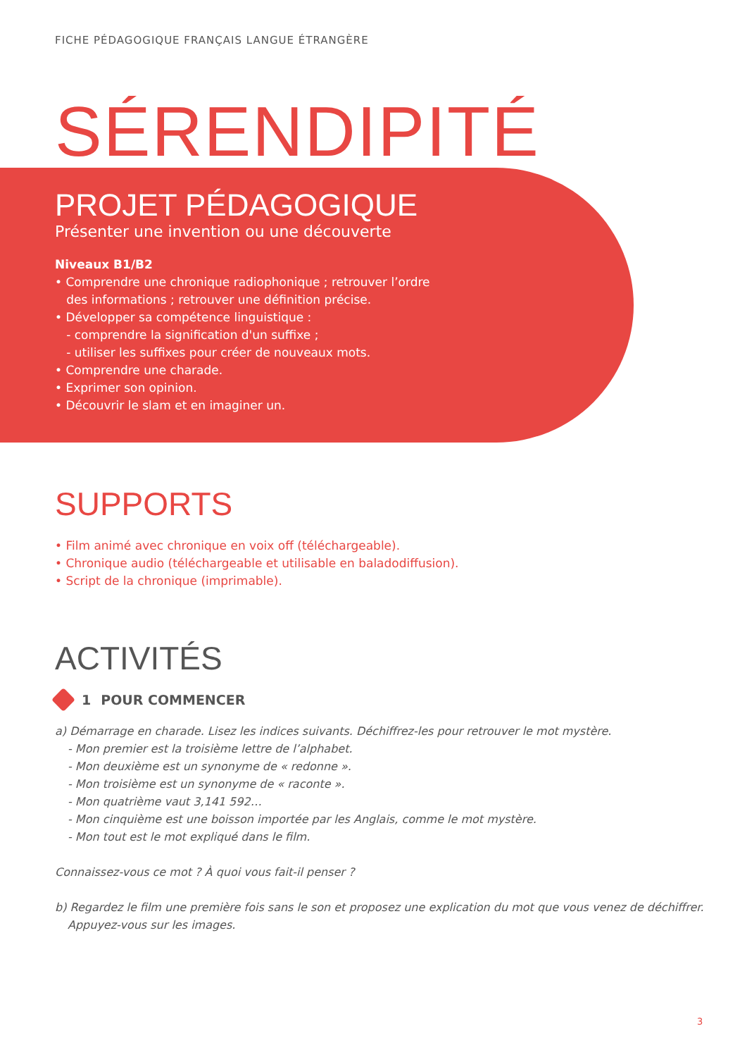FICHE PÉDAGOGIQUE FRANÇAIS LANGUE ÉTRANGÈRE
SÉRENDIPITÉ
PROJET PÉDAGOGIQUE
Présenter une invention ou une découverte
Niveaux B1/B2
• Comprendre une chronique radiophonique ; retrouver l’ordre
des informations ; retrouver une définition précise.
• Développer sa compétence linguistique :
- comprendre la signification d'un suffixe ;
- utiliser les suffixes pour créer de nouveaux mots.
• Comprendre une charade.
• Exprimer son opinion.
• Découvrir le slam et en imaginer un.
SUPPORTS
• Film animé avec chronique en voix off (téléchargeable).
• Chronique audio (téléchargeable et utilisable en baladodiffusion).
• Script de la chronique (imprimable).
ACTIVITÉS
1 POUR COMMENCER
a) Démarrage en charade. Lisez les indices suivants. Déchiffrez-les pour retrouver le mot mystère.
- Mon premier est la troisième lettre de l’alphabet.
- Mon deuxième est un synonyme de « redonne ».
- Mon troisième est un synonyme de « raconte ».
- Mon quatrième vaut 3,141 592…
- Mon cinquième est une boisson importée par les Anglais, comme le mot mystère.
- Mon tout est le mot expliqué dans le film.
Connaissez-vous ce mot ? À quoi vous fait-il penser ?
b) Regardez le film une première fois sans le son et proposez une explication du mot que vous venez de déchiffrer.
Appuyez-vous sur les images.
3